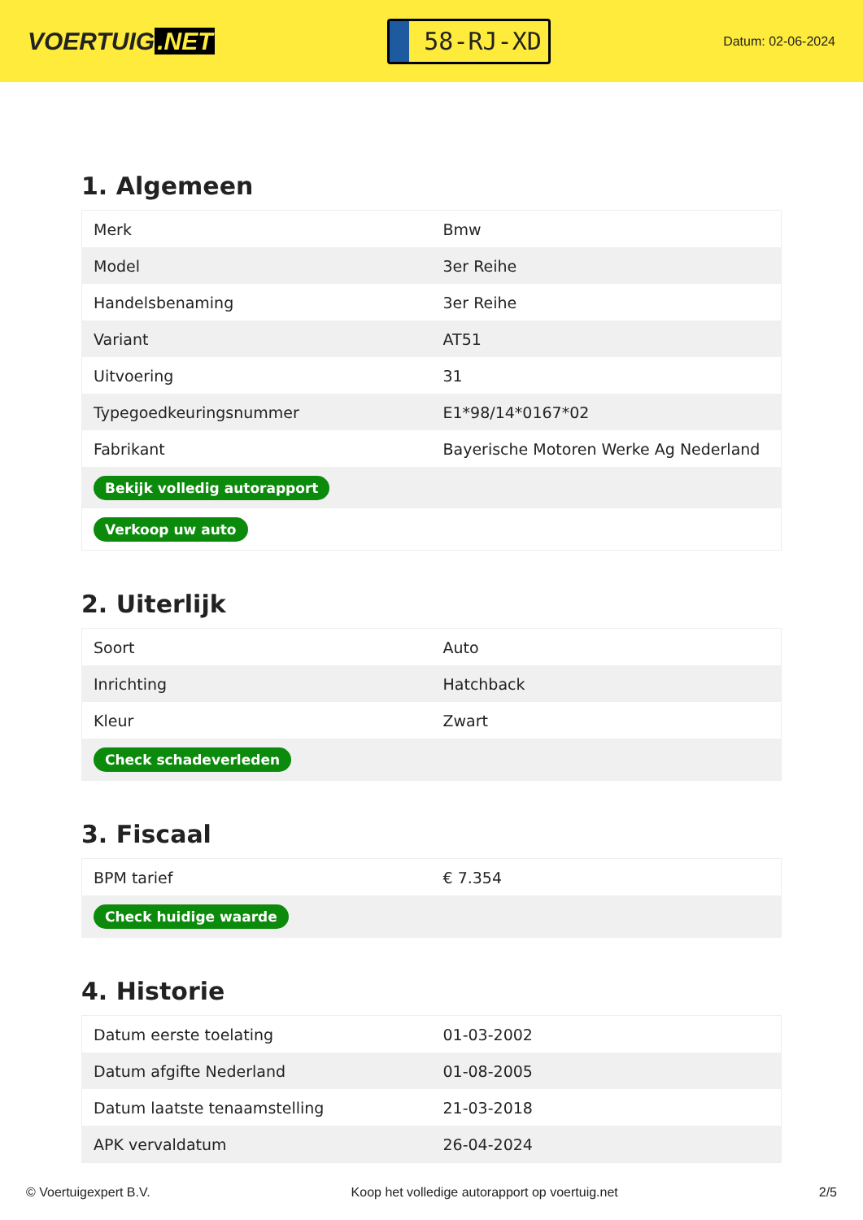VOERTUIG.NET
58-RJ-XD
Datum: 02-06-2024
1. Algemeen
| Merk | Bmw |
| Model | 3er Reihe |
| Handelsbenaming | 3er Reihe |
| Variant | AT51 |
| Uitvoering | 31 |
| Typegoedkeuringsnummer | E1*98/14*0167*02 |
| Fabrikant | Bayerische Motoren Werke Ag Nederland |
| Bekijk volledig autorapport | |
| Verkoop uw auto | |
2. Uiterlijk
| Soort | Auto |
| Inrichting | Hatchback |
| Kleur | Zwart |
| Check schadeverleden | |
3. Fiscaal
| BPM tarief | € 7.354 |
| Check huidige waarde | |
4. Historie
| Datum eerste toelating | 01-03-2002 |
| Datum afgifte Nederland | 01-08-2005 |
| Datum laatste tenaamstelling | 21-03-2018 |
| APK vervaldatum | 26-04-2024 |
© Voertuigexpert B.V. Koop het volledige autorapport op voertuig.net 2/5